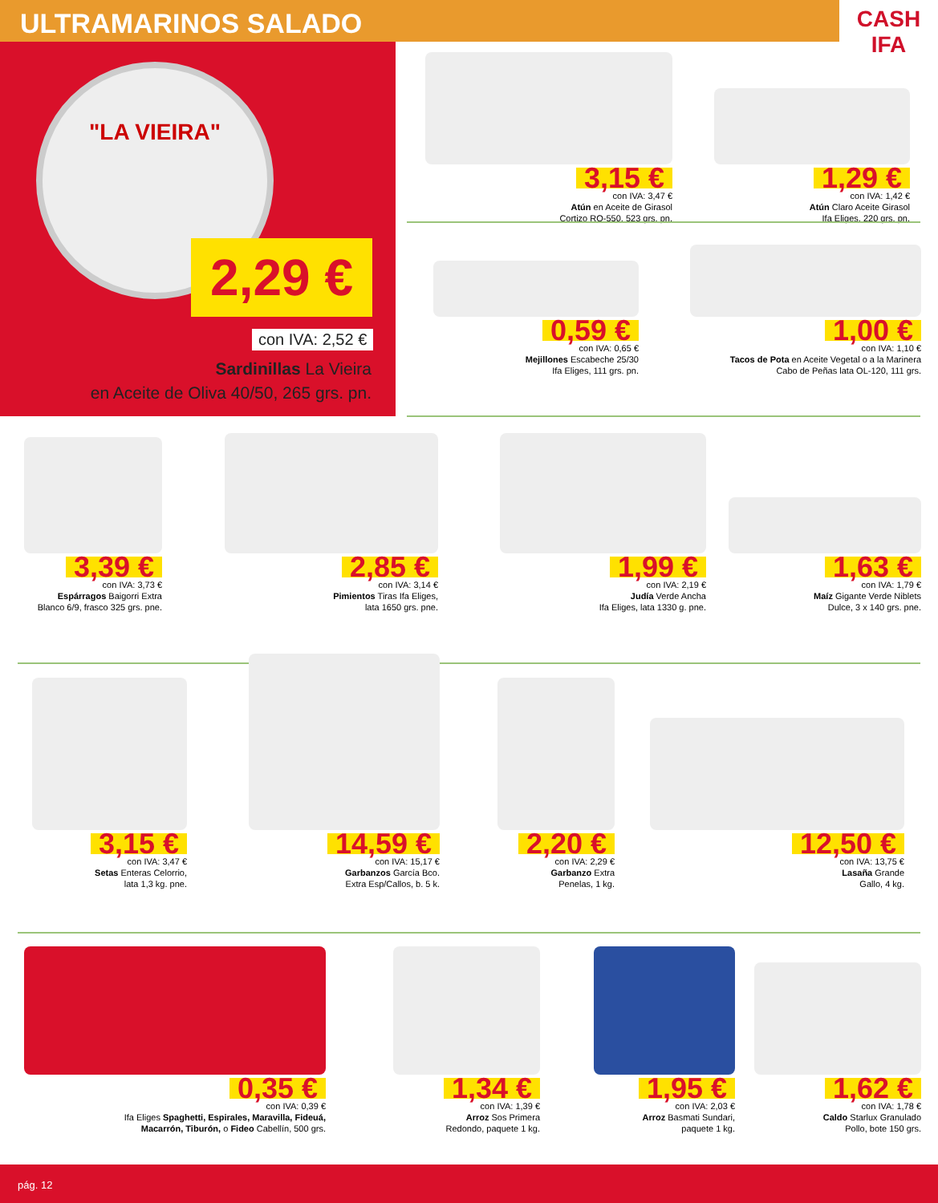ULTRAMARINOS SALADO
CASH IFA
"LA VIEIRA"
2,29 €
con IVA: 2,52 €
Sardinillas La Vieira
en Aceite de Oliva 40/50, 265 grs. pn.
3,15 €
con IVA: 3,47 €
Atún en Aceite de Girasol
Cortizo RO-550, 523 grs. pn.
1,29 €
con IVA: 1,42 €
Atún Claro Aceite Girasol
Ifa Eliges, 220 grs. pn.
0,59 €
con IVA: 0,65 €
Mejillones Escabeche 25/30
Ifa Eliges, 111 grs. pn.
1,00 €
con IVA: 1,10 €
Tacos de Pota en Aceite Vegetal o a la Marinera
Cabo de Peñas lata OL-120, 111 grs.
3,39 €
con IVA: 3,73 €
Espárragos Baigorri Extra
Blanco 6/9, frasco 325 grs. pne.
2,85 €
con IVA: 3,14 €
Pimientos Tiras Ifa Eliges,
lata 1650 grs. pne.
1,99 €
con IVA: 2,19 €
Judía Verde Ancha
Ifa Eliges, lata 1330 g. pne.
1,63 €
con IVA: 1,79 €
Maíz Gigante Verde Niblets
Dulce, 3 x 140 grs. pne.
3,15 €
con IVA: 3,47 €
Setas Enteras Celorrio,
lata 1,3 kg. pne.
14,59 €
con IVA: 15,17 €
Garbanzos García Bco.
Extra Esp/Callos, b. 5 k.
2,20 €
con IVA: 2,29 €
Garbanzo Extra
Penelas, 1 kg.
12,50 €
con IVA: 13,75 €
Lasaña Grande
Gallo, 4 kg.
0,35 €
con IVA: 0,39 €
Ifa Eliges Spaghetti, Espirales, Maravilla, Fideuá,
Macarrón, Tiburón, o Fideo Cabellín, 500 grs.
1,34 €
con IVA: 1,39 €
Arroz Sos Primera
Redondo, paquete 1 kg.
1,95 €
con IVA: 2,03 €
Arroz Basmati Sundari,
paquete 1 kg.
1,62 €
con IVA: 1,78 €
Caldo Starlux Granulado
Pollo, bote 150 grs.
pág. 12